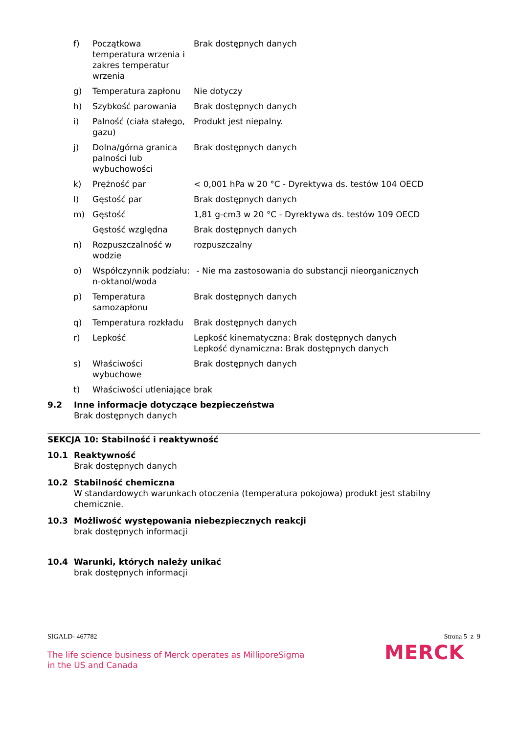| f) | Początkowa temperatura wrzenia i zakres temperatur wrzenia | Brak dostępnych danych |
| g) | Temperatura zapłonu | Nie dotyczy |
| h) | Szybkość parowania | Brak dostępnych danych |
| i) | Palność (ciała stałego, gazu) | Produkt jest niepalny. |
| j) | Dolna/górna granica palności lub wybuchowości | Brak dostępnych danych |
| k) | Prężność par | < 0,001 hPa w 20 °C - Dyrektywa ds. testów 104 OECD |
| l) | Gęstość par | Brak dostępnych danych |
| m) | Gęstość | 1,81 g-cm3 w 20 °C - Dyrektywa ds. testów 109 OECD |
| | Gęstość względna | Brak dostępnych danych |
| n) | Rozpuszczalność w wodzie | rozpuszczalny |
| o) | Współczynnik podziału: n-oktanol/woda | - Nie ma zastosowania do substancji nieorganicznych |
| p) | Temperatura samozapłonu | Brak dostępnych danych |
| q) | Temperatura rozkładu | Brak dostępnych danych |
| r) | Lepkość | Lepkość kinematyczna: Brak dostępnych danych Lepkość dynamiczna: Brak dostępnych danych |
| s) | Właściwości wybuchowe | Brak dostępnych danych |
| t) | Właściwości utleniające | brak |
9.2 Inne informacje dotyczące bezpieczeństwa
Brak dostępnych danych
SEKCJA 10: Stabilność i reaktywność
10.1 Reaktywność
Brak dostępnych danych
10.2 Stabilność chemiczna
W standardowych warunkach otoczenia (temperatura pokojowa) produkt jest stabilny chemicznie.
10.3 Możliwość występowania niebezpiecznych reakcji
brak dostępnych informacji
10.4 Warunki, których należy unikać
brak dostępnych informacji
SIGALD- 467782 Strona 5 z 9
The life science business of Merck operates as MilliporeSigma in the US and Canada
MERCK